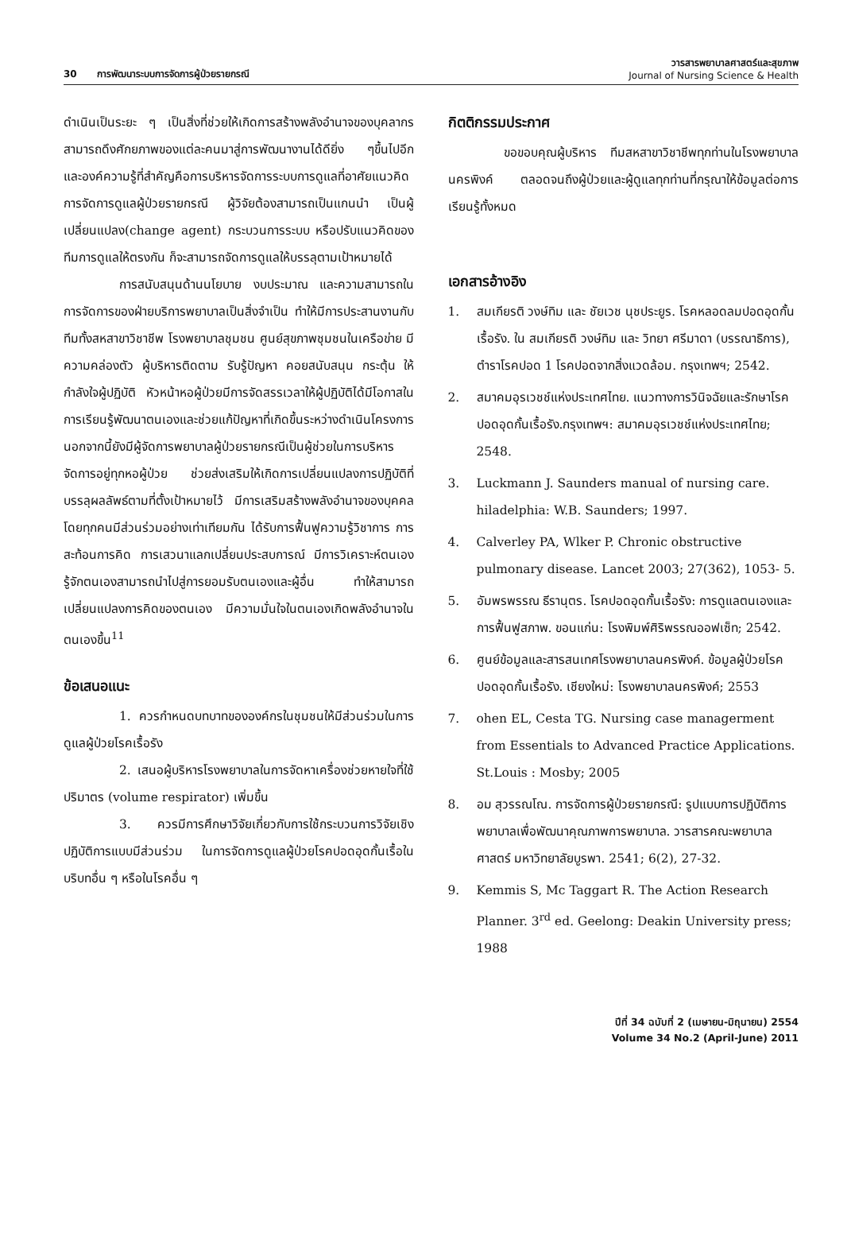30 การพัฒนาระบบการจัดการผู้ป่วยรายกรณี
วารสารพยาบาลศาสตร์และสุขภาพ
Journal of Nursing Science & Health
ดำเนินเป็นระยะ ๆ เป็นสิ่งที่ช่วยให้เกิดการสร้างพลังอำนาจของบุคลากร สามารถดึงศักยภาพของแต่ละคนมาสู่การพัฒนางานได้ดียิ่ง ๆขึ้นไปอีก และองค์ความรู้ที่สำคัญคือการบริหารจัดการระบบการดูแลที่อาศัยแนวคิดการจัดการดูแลผู้ป่วยรายกรณี ผู้วิจัยต้องสามารถเป็นแกนนำ เป็นผู้เปลี่ยนแปลง(change agent) กระบวนการระบบ หรือปรับแนวคิดของทีมการดูแลให้ตรงกัน ก็จะสามารถจัดการดูแลให้บรรลุตามเป้าหมายได้
การสนับสนุนด้านนโยบาย งบประมาณ และความสามารถในการจัดการของฝ่ายบริการพยาบาลเป็นสิ่งจำเป็น ทำให้มีการประสานงานกับทีมทั้งสหสาขาวิชาชีพ โรงพยาบาลชุมชน ศูนย์สุขภาพชุมชนในเครือข่าย มีความคล่องตัว ผู้บริหารติดตาม รับรู้ปัญหา คอยสนับสนุน กระตุ้น ให้กำลังใจผู้ปฏิบัติ หัวหน้าหอผู้ป่วยมีการจัดสรรเวลาให้ผู้ปฏิบัติได้มีโอกาสในการเรียนรู้พัฒนาตนเองและช่วยแก้ปัญหาที่เกิดขึ้นระหว่างดำเนินโครงการ นอกจากนี้ยังมีผู้จัดการพยาบาลผู้ป่วยรายกรณีเป็นผู้ช่วยในการบริหารจัดการอยู่ทุกหอผู้ป่วย ช่วยส่งเสริมให้เกิดการเปลี่ยนแปลงการปฏิบัติที่บรรลุผลลัพธ์ตามที่ตั้งเป้าหมายไว้ มีการเสริมสร้างพลังอำนาจของบุคคล โดยทุกคนมีส่วนร่วมอย่างเท่าเทียมกัน ได้รับการฟื้นฟูความรู้วิชาการ การสะท้อนการคิด การเสวนาแลกเปลี่ยนประสบการณ์ มีการวิเคราะห์ตนเอง รู้จักตนเองสามารถนำไปสู่การยอมรับตนเองและผู้อื่น ทำให้สามารถเปลี่ยนแปลงการคิดของตนเอง มีความมั่นใจในตนเองเกิดพลังอำนาจในตนเองขึ้น<sup>11</sup>
ข้อเสนอแนะ
1. ควรกำหนดบทบาทขององค์กรในชุมชนให้มีส่วนร่วมในการดูแลผู้ป่วยโรคเรื้อรัง
2. เสนอผู้บริหารโรงพยาบาลในการจัดหาเครื่องช่วยหายใจที่ใช้ปริมาตร (volume respirator) เพิ่มขึ้น
3. ควรมีการศึกษาวิจัยเกี่ยวกับการใช้กระบวนการวิจัยเชิงปฏิบัติการแบบมีส่วนร่วม ในการจัดการดูแลผู้ป่วยโรคปอดอุดกั้นเรื้อในบริบทอื่น ๆ หรือในโรคอื่น ๆ
กิตติกรรมประกาศ
ขอขอบคุณผู้บริหาร ทีมสหสาขาวิชาชีพทุกท่านในโรงพยาบาลนครพิงค์ ตลอดจนถึงผู้ป่วยและผู้ดูแลทุกท่านที่กรุณาให้ข้อมูลต่อการเรียนรู้ทั้งหมด
เอกสารอ้างอิง
1. สมเกียรติ วงษ์ทิม และ ชัยเวช นุชประยูร. โรคหลอดลมปอดอุดกั้นเรื้อรัง. ใน สมเกียรติ วงษ์ทิม และ วิทยา ศรีมาดา (บรรณาธิการ), ตำราโรคปอด 1 โรคปอดจากสิ่งแวดล้อม. กรุงเทพฯ; 2542.
2. สมาคมอุรเวชช์แห่งประเทศไทย. แนวทางการวินิจฉัยและรักษาโรคปอดอุดกั้นเรื้อรัง.กรุงเทพฯ: สมาคมอุรเวชช์แห่งประเทศไทย; 2548.
3. Luckmann J. Saunders manual of nursing care. hiladelphia: W.B. Saunders; 1997.
4. Calverley PA, Wlker P. Chronic obstructive pulmonary disease. Lancet 2003; 27(362), 1053- 5.
5. อัมพรพรรณ ธีรานุตร. โรคปอดอุดกั้นเรื้อรัง: การดูแลตนเองและการฟื้นฟูสภาพ. ขอนแก่น: โรงพิมพ์ศิริพรรณออฟเซ็ท; 2542.
6. ศูนย์ข้อมูลและสารสนเทศโรงพยาบาลนครพิงค์. ข้อมูลผู้ป่วยโรคปอดอุดกั้นเรื้อรัง. เชียงใหม่: โรงพยาบาลนครพิงค์; 2553
7. ohen EL, Cesta TG. Nursing case managerment from Essentials to Advanced Practice Applications. St.Louis : Mosby; 2005
8. อม สุวรรณโณ. การจัดการผู้ป่วยรายกรณี: รูปแบบการปฏิบัติการพยาบาลเพื่อพัฒนาคุณภาพการพยาบาล. วารสารคณะพยาบาลศาสตร์ มหาวิทยาลัยบูรพา. 2541; 6(2), 27-32.
9. Kemmis S, Mc Taggart R. The Action Research Planner. 3<sup>rd</sup> ed. Geelong: Deakin University press; 1988
ปีที่ 34 ฉบับที่ 2 (เมษายน-มิถุนายน) 2554
Volume 34 No.2 (April-June) 2011